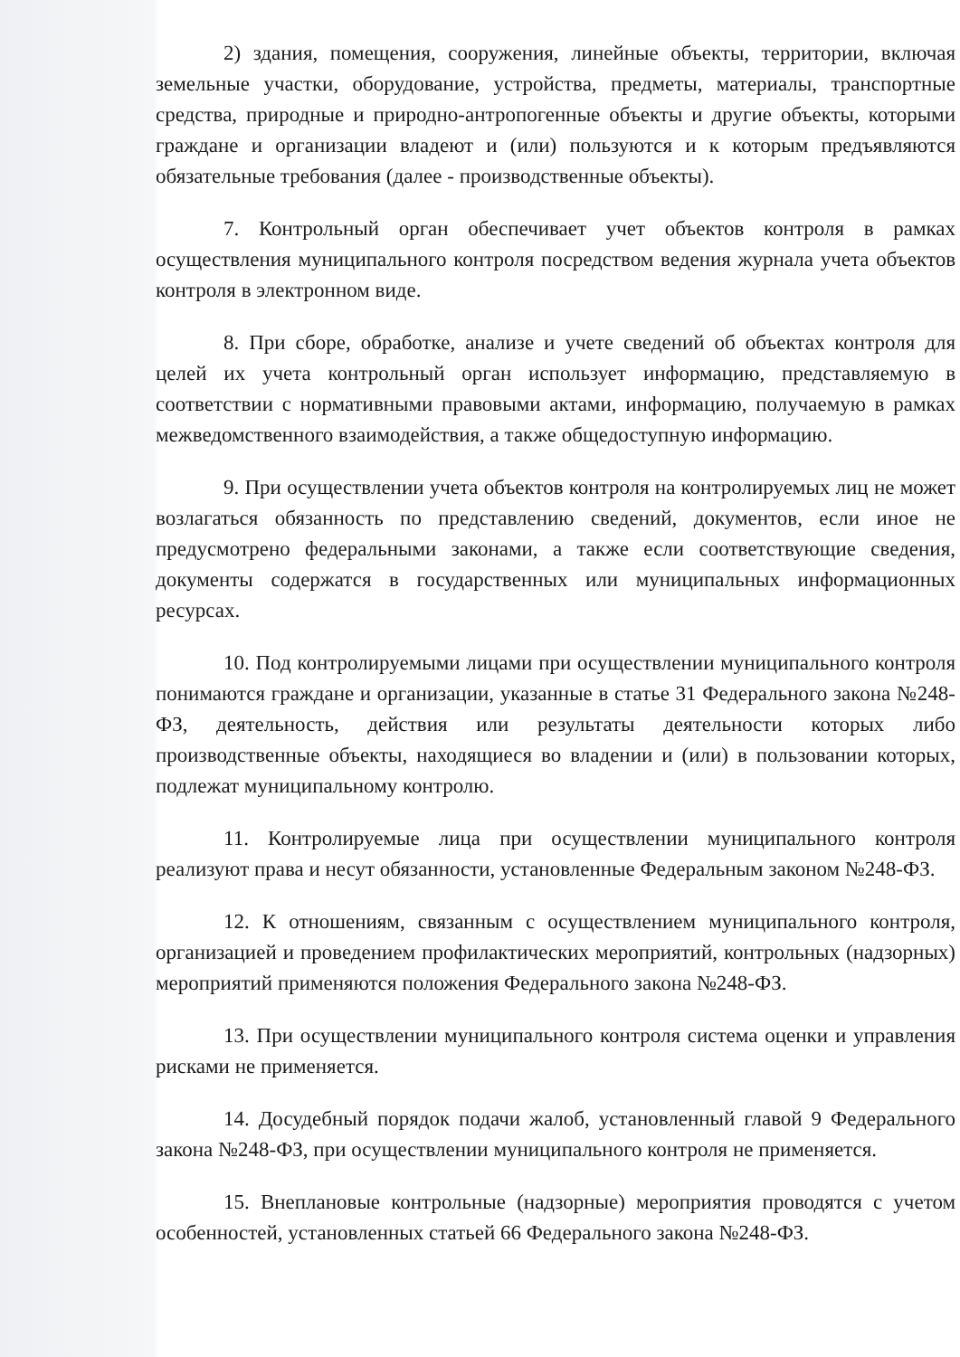2) здания, помещения, сооружения, линейные объекты, территории, включая земельные участки, оборудование, устройства, предметы, материалы, транспортные средства, природные и природно-антропогенные объекты и другие объекты, которыми граждане и организации владеют и (или) пользуются и к которым предъявляются обязательные требования (далее - производственные объекты).
7. Контрольный орган обеспечивает учет объектов контроля в рамках осуществления муниципального контроля посредством ведения журнала учета объектов контроля в электронном виде.
8. При сборе, обработке, анализе и учете сведений об объектах контроля для целей их учета контрольный орган использует информацию, представляемую в соответствии с нормативными правовыми актами, информацию, получаемую в рамках межведомственного взаимодействия, а также общедоступную информацию.
9. При осуществлении учета объектов контроля на контролируемых лиц не может возлагаться обязанность по представлению сведений, документов, если иное не предусмотрено федеральными законами, а также если соответствующие сведения, документы содержатся в государственных или муниципальных информационных ресурсах.
10. Под контролируемыми лицами при осуществлении муниципального контроля понимаются граждане и организации, указанные в статье 31 Федерального закона №248-ФЗ, деятельность, действия или результаты деятельности которых либо производственные объекты, находящиеся во владении и (или) в пользовании которых, подлежат муниципальному контролю.
11. Контролируемые лица при осуществлении муниципального контроля реализуют права и несут обязанности, установленные Федеральным законом №248-ФЗ.
12. К отношениям, связанным с осуществлением муниципального контроля, организацией и проведением профилактических мероприятий, контрольных (надзорных) мероприятий применяются положения Федерального закона №248-ФЗ.
13. При осуществлении муниципального контроля система оценки и управления рисками не применяется.
14. Досудебный порядок подачи жалоб, установленный главой 9 Федерального закона №248-ФЗ, при осуществлении муниципального контроля не применяется.
15. Внеплановые контрольные (надзорные) мероприятия проводятся с учетом особенностей, установленных статьей 66 Федерального закона №248-ФЗ.